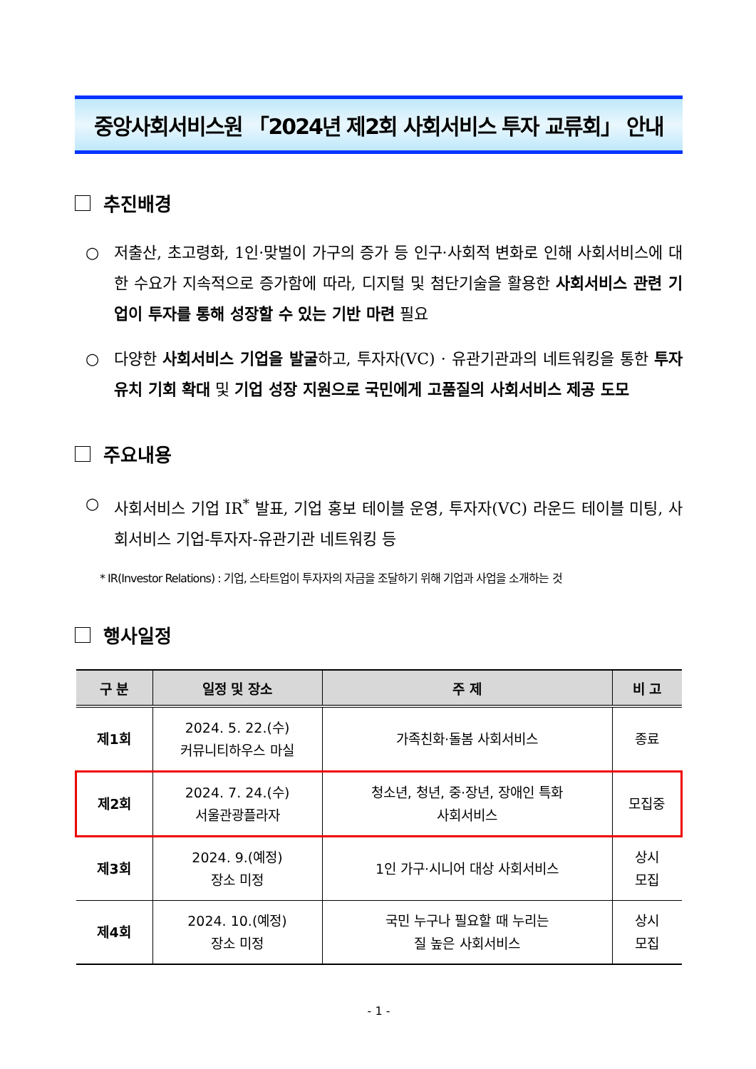중앙사회서비스원 「2024년 제2회 사회서비스 투자 교류회」 안내
추진배경
○ 저출산, 초고령화, 1인·맞벌이 가구의 증가 등 인구·사회적 변화로 인해 사회서비스에 대한 수요가 지속적으로 증가함에 따라, 디지털 및 첨단기술을 활용한 사회서비스 관련 기업이 투자를 통해 성장할 수 있는 기반 마련 필요
○ 다양한 사회서비스 기업을 발굴하고, 투자자(VC) · 유관기관과의 네트워킹을 통한 투자 유치 기회 확대 및 기업 성장 지원으로 국민에게 고품질의 사회서비스 제공 도모
주요내용
○ 사회서비스 기업 IR<sup>*</sup> 발표, 기업 홍보 테이블 운영, 투자자(VC) 라운드 테이블 미팅, 사회서비스 기업-투자자-유관기관 네트워킹 등
* IR(Investor Relations) : 기업, 스타트업이 투자자의 자금을 조달하기 위해 기업과 사업을 소개하는 것
행사일정
| 구 분 | 일정 및 장소 | 주 제 | 비 고 |
| --- | --- | --- | --- |
| 제1회 | 2024. 5. 22.(수) 커뮤니티하우스 마실 | 가족친화·돌봄 사회서비스 | 종료 |
| 제2회 | 2024. 7. 24.(수) 서울관광플라자 | 청소년, 청년, 중·장년, 장애인 특화 사회서비스 | 모집중 |
| 제3회 | 2024. 9.(예정) 장소 미정 | 1인 가구·시니어 대상 사회서비스 | 상시 모집 |
| 제4회 | 2024. 10.(예정) 장소 미정 | 국민 누구나 필요할 때 누리는 질 높은 사회서비스 | 상시 모집 |
- 1 -